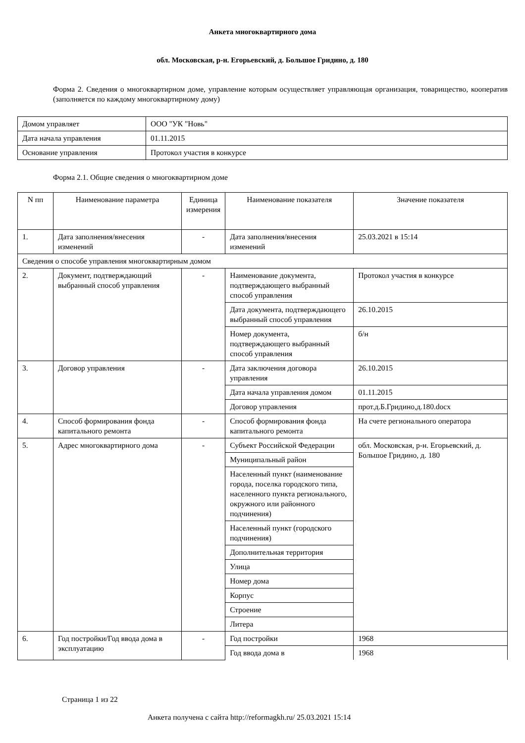Анкета многоквартирного дома
обл. Московская, р-н. Егорьевский, д. Большое Гридино, д. 180
Форма 2. Сведения о многоквартирном доме, управление которым осуществляет управляющая организация, товарищество, кооператив (заполняется по каждому многоквартирному дому)
| Домом управляет | ООО "УК "Новь" |
| Дата начала управления | 01.11.2015 |
| Основание управления | Протокол участия в конкурсе |
Форма 2.1. Общие сведения о многоквартирном доме
| N пп | Наименование параметра | Единица измерения | Наименование показателя | Значение показателя |
| --- | --- | --- | --- | --- |
| 1. | Дата заполнения/внесения изменений | - | Дата заполнения/внесения изменений | 25.03.2021 в 15:14 |
| Сведения о способе управления многоквартирным домом | | | | |
| 2. | Документ, подтверждающий выбранный способ управления | - | Наименование документа, подтверждающего выбранный способ управления | Протокол участия в конкурсе |
| | | | Дата документа, подтверждающего выбранный способ управления | 26.10.2015 |
| | | | Номер документа, подтверждающего выбранный способ управления | б/н |
| 3. | Договор управления | - | Дата заключения договора управления | 26.10.2015 |
| | | | Дата начала управления домом | 01.11.2015 |
| | | | Договор управления | прот.д.Б.Гридино,д.180.docx |
| 4. | Способ формирования фонда капитального ремонта | - | Способ формирования фонда капитального ремонта | На счете регионального оператора |
| 5. | Адрес многоквартирного дома | - | Субъект Российской Федерации | обл. Московская, р-н. Егорьевский, д. Большое Гридино, д. 180 |
| | | | Муниципальный район | |
| | | | Населенный пункт (наименование города, поселка городского типа, населенного пункта регионального, окружного или районного подчинения) | |
| | | | Населенный пункт (городского подчинения) | |
| | | | Дополнительная территория | |
| | | | Улица | |
| | | | Номер дома | |
| | | | Корпус | |
| | | | Строение | |
| | | | Литера | |
| 6. | Год постройки/Год ввода дома в эксплуатацию | - | Год постройки | 1968 |
| | | | Год ввода дома в | 1968 |
Страница 1 из 22
Анкета получена с сайта http://reformagkh.ru/ 25.03.2021 15:14